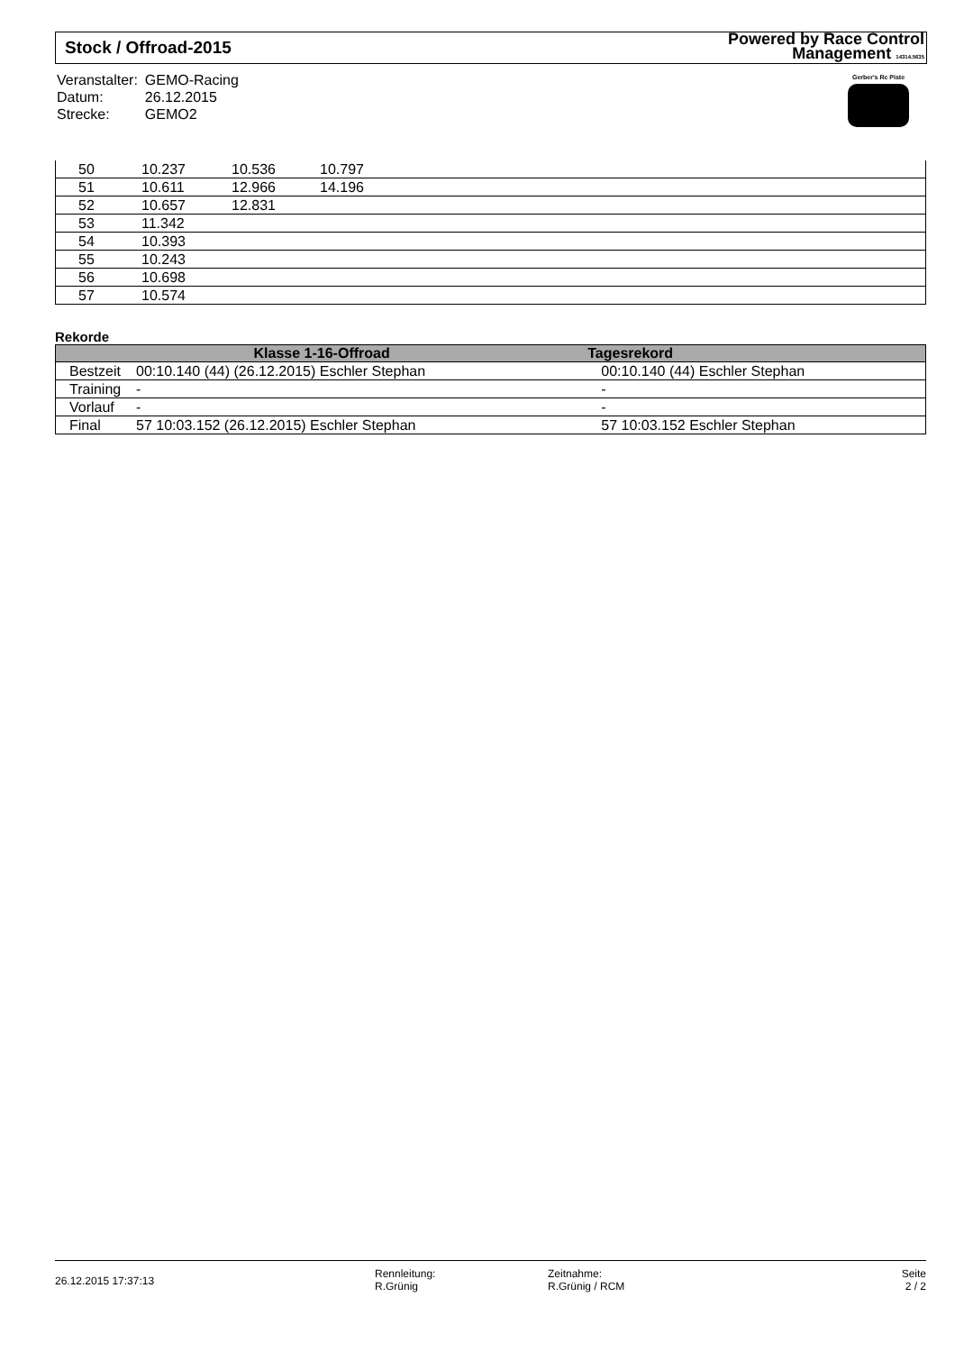Stock / Offroad-2015
Powered by Race Control
Management 14314.5635
| Veranstalter: | GEMO-Racing |
| Datum: | 26.12.2015 |
| Strecke: | GEMO2 |
Gerber's Rc Piste
| 50 | 10.237 | 10.536 | 10.797 |
| 51 | 10.611 | 12.966 | 14.196 |
| 52 | 10.657 | 12.831 | |
| 53 | 11.342 | | |
| 54 | 10.393 | | |
| 55 | 10.243 | | |
| 56 | 10.698 | | |
| 57 | 10.574 | | |
Rekorde
| Klasse 1-16-Offroad | | Tagesrekord |
| --- | --- | --- |
| Bestzeit | 00:10.140 (44) (26.12.2015) Eschler Stephan | 00:10.140 (44) Eschler Stephan |
| Training | - | - |
| Vorlauf | - | - |
| Final | 57 10:03.152 (26.12.2015) Eschler Stephan | 57 10:03.152 Eschler Stephan |
26.12.2015 17:37:13
Rennleitung:
R.Grünig
Zeitnahme:
R.Grünig / RCM
Seite
2 / 2